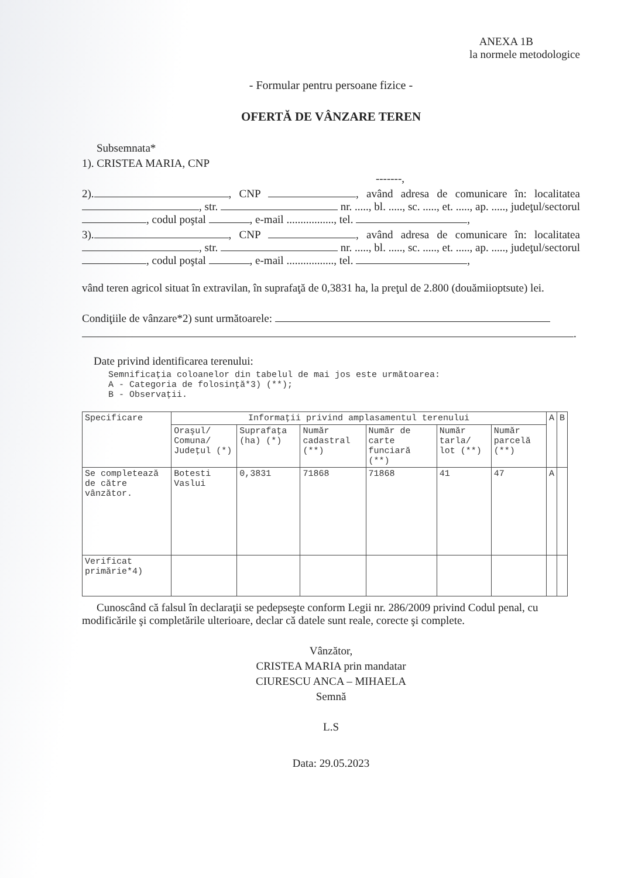ANEXA 1B
la normele metodologice
- Formular pentru persoane fizice -
OFERTĂ DE VÂNZARE TEREN
Subsemnata*
1). CRISTEA MARIA, CNP
-------,
2). , CNP , având adresa de comunicare în: localitatea , str. nr. ....., bl. ....., sc. ....., et. ....., ap. ....., judeţul/sectorul , codul poştal , e-mail ................., tel. ,
3). , CNP , având adresa de comunicare în: localitatea , str. nr. ....., bl. ....., sc. ....., et. ....., ap. ....., judeţul/sectorul , codul poştal , e-mail ................., tel. ,
vând teren agricol situat în extravilan, în suprafaţă de 0,3831 ha, la preţul de 2.800 (douămiioptsute) lei.
Condiţiile de vânzare*2) sunt următoarele:
.
Date privind identificarea terenului:
Semnificaţia coloanelor din tabelul de mai jos este următoarea:
A - Categoria de folosinţă*3) (**);
B - Observaţii.
| Specificare | Informaţii privind amplasamentul terenului | | | | | | A | B |
| --- | --- | --- | --- | --- | --- | --- | --- | --- |
| | Oraşul/ Comuna/ Judeţul (*) | Suprafaţa (ha) (*) | Număr cadastral (**) | Număr de carte funciară (**) | Număr tarla/ lot (**) | Număr parcelă (**) | | |
| Se completează de către vânzător. | Botesti Vaslui | 0,3831 | 71868 | 71868 | 41 | 47 | A | |
| Verificat primărie*4) | | | | | | | | |
Cunoscând că falsul în declaraţii se pedepseşte conform Legii nr. 286/2009 privind Codul penal, cu modificările şi completările ulterioare, declar că datele sunt reale, corecte şi complete.
Vânzător,
CRISTEA MARIA prin mandatar
CIURESCU ANCA – MIHAELA
Semnă
L.S
Data: 29.05.2023